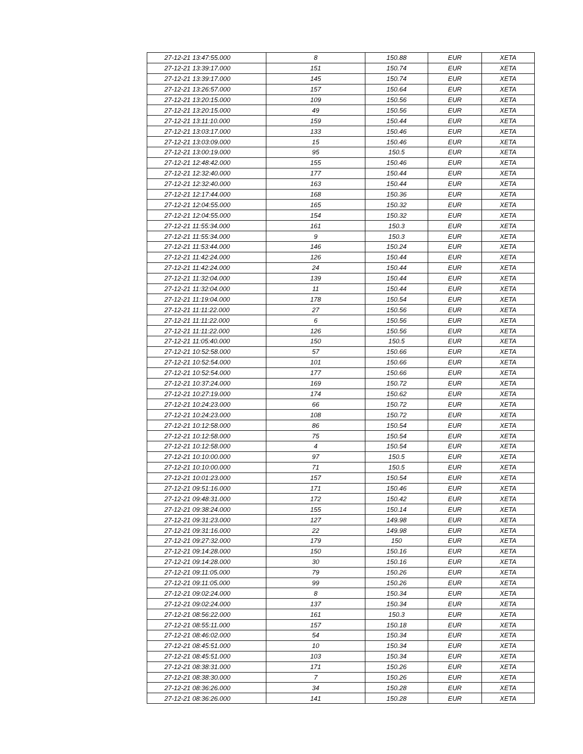| 27-12-21 13:47:55.000 | 8 | 150.88 | EUR | XETA |
| 27-12-21 13:39:17.000 | 151 | 150.74 | EUR | XETA |
| 27-12-21 13:39:17.000 | 145 | 150.74 | EUR | XETA |
| 27-12-21 13:26:57.000 | 157 | 150.64 | EUR | XETA |
| 27-12-21 13:20:15.000 | 109 | 150.56 | EUR | XETA |
| 27-12-21 13:20:15.000 | 49 | 150.56 | EUR | XETA |
| 27-12-21 13:11:10.000 | 159 | 150.44 | EUR | XETA |
| 27-12-21 13:03:17.000 | 133 | 150.46 | EUR | XETA |
| 27-12-21 13:03:09.000 | 15 | 150.46 | EUR | XETA |
| 27-12-21 13:00:19.000 | 95 | 150.5 | EUR | XETA |
| 27-12-21 12:48:42.000 | 155 | 150.46 | EUR | XETA |
| 27-12-21 12:32:40.000 | 177 | 150.44 | EUR | XETA |
| 27-12-21 12:32:40.000 | 163 | 150.44 | EUR | XETA |
| 27-12-21 12:17:44.000 | 168 | 150.36 | EUR | XETA |
| 27-12-21 12:04:55.000 | 165 | 150.32 | EUR | XETA |
| 27-12-21 12:04:55.000 | 154 | 150.32 | EUR | XETA |
| 27-12-21 11:55:34.000 | 161 | 150.3 | EUR | XETA |
| 27-12-21 11:55:34.000 | 9 | 150.3 | EUR | XETA |
| 27-12-21 11:53:44.000 | 146 | 150.24 | EUR | XETA |
| 27-12-21 11:42:24.000 | 126 | 150.44 | EUR | XETA |
| 27-12-21 11:42:24.000 | 24 | 150.44 | EUR | XETA |
| 27-12-21 11:32:04.000 | 139 | 150.44 | EUR | XETA |
| 27-12-21 11:32:04.000 | 11 | 150.44 | EUR | XETA |
| 27-12-21 11:19:04.000 | 178 | 150.54 | EUR | XETA |
| 27-12-21 11:11:22.000 | 27 | 150.56 | EUR | XETA |
| 27-12-21 11:11:22.000 | 6 | 150.56 | EUR | XETA |
| 27-12-21 11:11:22.000 | 126 | 150.56 | EUR | XETA |
| 27-12-21 11:05:40.000 | 150 | 150.5 | EUR | XETA |
| 27-12-21 10:52:58.000 | 57 | 150.66 | EUR | XETA |
| 27-12-21 10:52:54.000 | 101 | 150.66 | EUR | XETA |
| 27-12-21 10:52:54.000 | 177 | 150.66 | EUR | XETA |
| 27-12-21 10:37:24.000 | 169 | 150.72 | EUR | XETA |
| 27-12-21 10:27:19.000 | 174 | 150.62 | EUR | XETA |
| 27-12-21 10:24:23.000 | 66 | 150.72 | EUR | XETA |
| 27-12-21 10:24:23.000 | 108 | 150.72 | EUR | XETA |
| 27-12-21 10:12:58.000 | 86 | 150.54 | EUR | XETA |
| 27-12-21 10:12:58.000 | 75 | 150.54 | EUR | XETA |
| 27-12-21 10:12:58.000 | 4 | 150.54 | EUR | XETA |
| 27-12-21 10:10:00.000 | 97 | 150.5 | EUR | XETA |
| 27-12-21 10:10:00.000 | 71 | 150.5 | EUR | XETA |
| 27-12-21 10:01:23.000 | 157 | 150.54 | EUR | XETA |
| 27-12-21 09:51:16.000 | 171 | 150.46 | EUR | XETA |
| 27-12-21 09:48:31.000 | 172 | 150.42 | EUR | XETA |
| 27-12-21 09:38:24.000 | 155 | 150.14 | EUR | XETA |
| 27-12-21 09:31:23.000 | 127 | 149.98 | EUR | XETA |
| 27-12-21 09:31:16.000 | 22 | 149.98 | EUR | XETA |
| 27-12-21 09:27:32.000 | 179 | 150 | EUR | XETA |
| 27-12-21 09:14:28.000 | 150 | 150.16 | EUR | XETA |
| 27-12-21 09:14:28.000 | 30 | 150.16 | EUR | XETA |
| 27-12-21 09:11:05.000 | 79 | 150.26 | EUR | XETA |
| 27-12-21 09:11:05.000 | 99 | 150.26 | EUR | XETA |
| 27-12-21 09:02:24.000 | 8 | 150.34 | EUR | XETA |
| 27-12-21 09:02:24.000 | 137 | 150.34 | EUR | XETA |
| 27-12-21 08:56:22.000 | 161 | 150.3 | EUR | XETA |
| 27-12-21 08:55:11.000 | 157 | 150.18 | EUR | XETA |
| 27-12-21 08:46:02.000 | 54 | 150.34 | EUR | XETA |
| 27-12-21 08:45:51.000 | 10 | 150.34 | EUR | XETA |
| 27-12-21 08:45:51.000 | 103 | 150.34 | EUR | XETA |
| 27-12-21 08:38:31.000 | 171 | 150.26 | EUR | XETA |
| 27-12-21 08:38:30.000 | 7 | 150.26 | EUR | XETA |
| 27-12-21 08:36:26.000 | 34 | 150.28 | EUR | XETA |
| 27-12-21 08:36:26.000 | 141 | 150.28 | EUR | XETA |